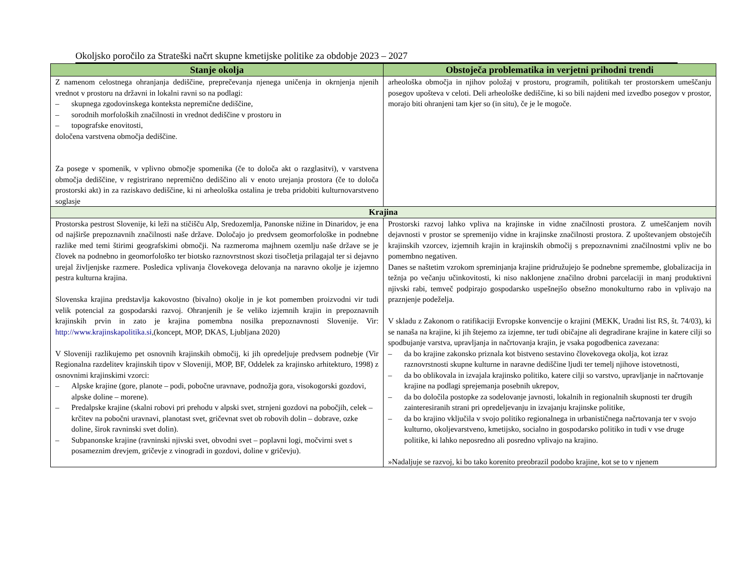Okoljsko poročilo za Strateški načrt skupne kmetijske politike za obdobje 2023 – 2027
| Stanje okolja | Obstoječa problematika in verjetni prihodni trendi |
| --- | --- |
| Z namenom celostnega ohranjanja dediščine, preprečevanja njenega uničenja in okrnjenja njenih vrednot v prostoru na državni in lokalni ravni so na podlagi: – skupnega zgodovinskega konteksta nepremične dediščine, – sorodnih morfoloških značilnosti in vrednot dediščine v prostoru in – topografske enovitosti, določena varstvena območja dediščine. Za posege v spomenik, v vplivno območje spomenika (če to določa akt o razglasitvi), v varstvena območja dediščine, v registrirano nepremično dediščino ali v enoto urejanja prostora (če to določa prostorski akt) in za raziskavo dediščine, ki ni arheološka ostalina je treba pridobiti kulturnovarstveno soglasje | arheološka območja in njihov položaj v prostoru, programih, politikah ter prostorskem umeščanju posegov upošteva v celoti. Deli arheološke dediščine, ki so bili najdeni med izvedbo posegov v prostor, morajo biti ohranjeni tam kjer so (in situ), če je le mogoče. |
| Krajina | |
| Prostorska pestrost Slovenije, ki leži na stičišču Alp, Sredozemlja, Panonske nižine in Dinaridov, je ena od najširše prepoznavnih značilnosti naše države. Določajo jo predvsem geomorfološke in podnebne razlike med temi štirimi geografskimi območji. Na razmeroma majhnem ozemlju naše države se je človek na podnebno in geomorfološko ter biotsko raznovrstnost skozi tisočletja prilagajal ter si dejavno urejal življenjske razmere. Posledica vplivanja človekovega delovanja na naravno okolje je izjemno pestra kulturna krajina. Slovenska krajina predstavlja kakovostno (bivalno) okolje in je kot pomemben proizvodni vir tudi velik potencial za gospodarski razvoj. Ohranjenih je še veliko izjemnih krajin in prepoznavnih krajinskih prvin in zato je krajina pomembna nosilka prepoznavnosti Slovenije. Vir: http://www.krajinskapolitika.si ,(koncept, MOP, DKAS, Ljubljana 2020) V Sloveniji razlikujemo pet osnovnih krajinskih območij, ki jih opredeljuje predvsem podnebje (Vir Regionalna razdelitev krajinskih tipov v Sloveniji, MOP, BF, Oddelek za krajinsko arhitekturo, 1998) z osnovnimi krajinskimi vzorci: – Alpske krajine (gore, planote – podi, pobočne uravnave, podnožja gora, visokogorski gozdovi, alpske doline – morene). – Predalpske krajine (skalni robovi pri prehodu v alpski svet, strnjeni gozdovi na pobočjih, celek – krčitev na pobočni uravnavi, planotast svet, gričevnat svet ob robovih dolin – dobrave, ozke doline, širok ravninski svet dolin). – Subpanonske krajine (ravninski njivski svet, obvodni svet – poplavni logi, močvirni svet s posameznim drevjem, gričevje z vinogradi in gozdovi, doline v gričevju). | Prostorski razvoj lahko vpliva na krajinske in vidne značilnosti prostora. Z umeščanjem novih dejavnosti v prostor se spremenijo vidne in krajinske značilnosti prostora. Z upoštevanjem obstoječih krajinskih vzorcev, izjemnih krajin in krajinskih območij s prepoznavnimi značilnostmi vpliv ne bo pomembno negativen. Danes se naštetim vzrokom spreminjanja krajine pridružujejo še podnebne spremembe, globalizacija in težnja po večanju učinkovitosti, ki niso naklonjene značilno drobni parcelaciji in manj produktivni njivski rabi, temveč podpirajo gospodarsko uspešnejšo obsežno monokulturno rabo in vplivajo na praznjenje podeželja. V skladu z Zakonom o ratifikaciji Evropske konvencije o krajini (MEKK, Uradni list RS, št. 74/03), ki se nanaša na krajine, ki jih štejemo za izjemne, ter tudi običajne ali degradirane krajine in katere cilji so spodbujanje varstva, upravljanja in načrtovanja krajin, je vsaka pogodbenica zavezana: – da bo krajine zakonsko priznala kot bistveno sestavino človekovega okolja, kot izraz raznovrstnosti skupne kulturne in naravne dediščine ljudi ter temelj njihove istovetnosti, – da bo oblikovala in izvajala krajinsko politiko, katere cilji so varstvo, upravljanje in načrtovanje krajine na podlagi sprejemanja posebnih ukrepov, – da bo določila postopke za sodelovanje javnosti, lokalnih in regionalnih skupnosti ter drugih zainteresiranih strani pri opredeljevanju in izvajanju krajinske politike, – da bo krajino vključila v svojo politiko regionalnega in urbanističnega načrtovanja ter v svojo kulturno, okoljevarstveno, kmetijsko, socialno in gospodarsko politiko in tudi v vse druge politike, ki lahko neposredno ali posredno vplivajo na krajino. »Nadaljuje se razvoj, ki bo tako korenito preobrazil podobo krajine, kot se to v njenem |